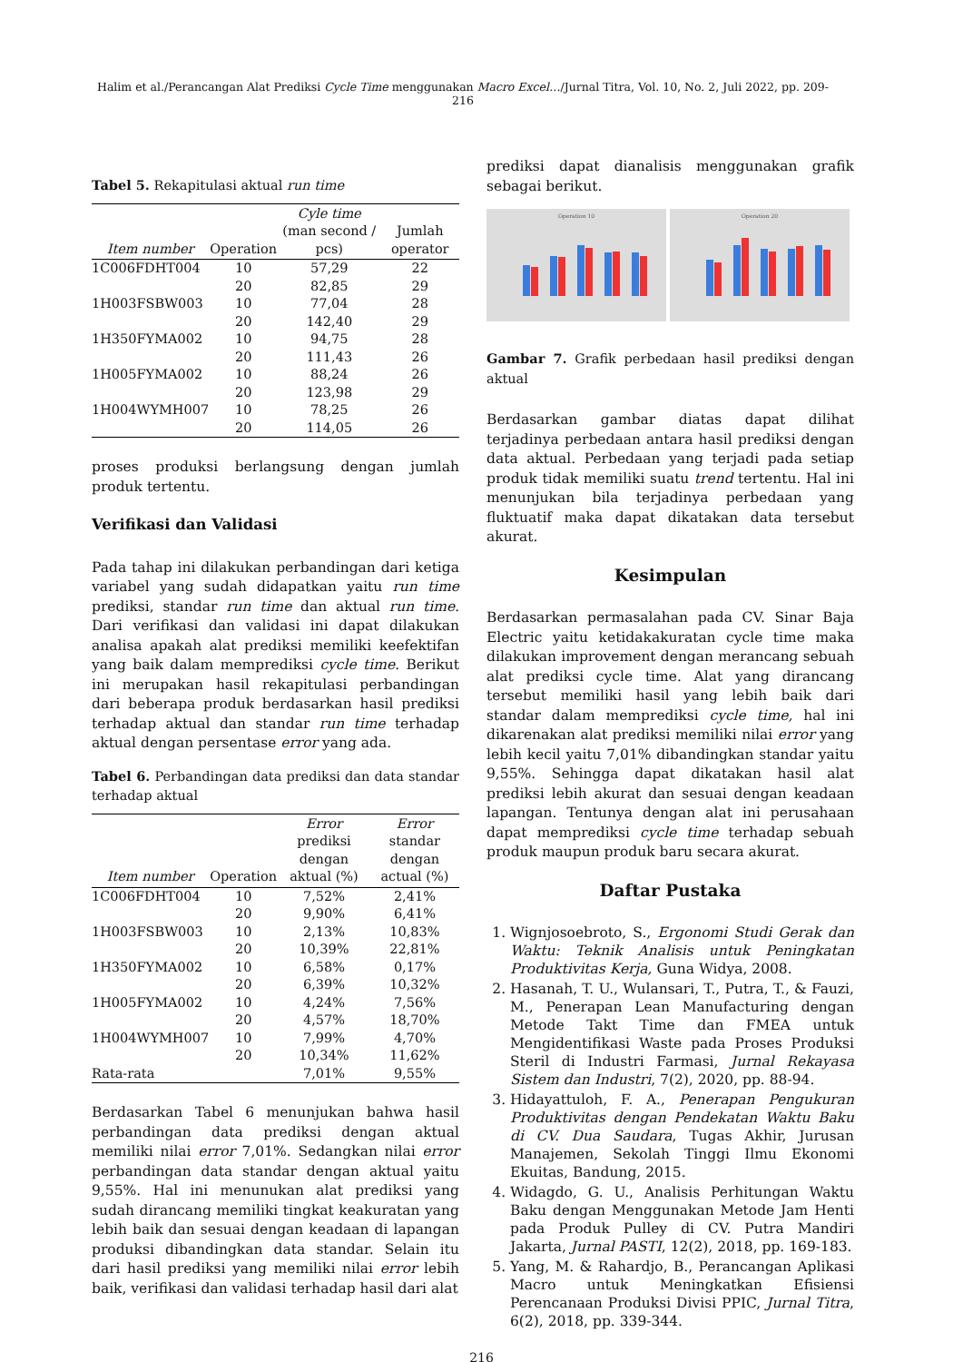Halim et al./Perancangan Alat Prediksi Cycle Time menggunakan Macro Excel…/Jurnal Titra, Vol. 10, No. 2, Juli 2022, pp. 209-216
Tabel 5. Rekapitulasi aktual run time
| Item number | Operation | Cyle time (man second / pcs) | Jumlah operator |
| --- | --- | --- | --- |
| 1C006FDHT004 | 10 | 57,29 | 22 |
| | 20 | 82,85 | 29 |
| 1H003FSBW003 | 10 | 77,04 | 28 |
| | 20 | 142,40 | 29 |
| 1H350FYMA002 | 10 | 94,75 | 28 |
| | 20 | 111,43 | 26 |
| 1H005FYMA002 | 10 | 88,24 | 26 |
| | 20 | 123,98 | 29 |
| 1H004WYMH007 | 10 | 78,25 | 26 |
| | 20 | 114,05 | 26 |
proses produksi berlangsung dengan jumlah produk tertentu.
Verifikasi dan Validasi
Pada tahap ini dilakukan perbandingan dari ketiga variabel yang sudah didapatkan yaitu run time prediksi, standar run time dan aktual run time. Dari verifikasi dan validasi ini dapat dilakukan analisa apakah alat prediksi memiliki keefektifan yang baik dalam memprediksi cycle time. Berikut ini merupakan hasil rekapitulasi perbandingan dari beberapa produk berdasarkan hasil prediksi terhadap aktual dan standar run time terhadap aktual dengan persentase error yang ada.
Tabel 6. Perbandingan data prediksi dan data standar terhadap aktual
| Item number | Operation | Error prediksi dengan aktual (%) | Error standar dengan actual (%) |
| --- | --- | --- | --- |
| 1C006FDHT004 | 10 | 7,52% | 2,41% |
| | 20 | 9,90% | 6,41% |
| 1H003FSBW003 | 10 | 2,13% | 10,83% |
| | 20 | 10,39% | 22,81% |
| 1H350FYMA002 | 10 | 6,58% | 0,17% |
| | 20 | 6,39% | 10,32% |
| 1H005FYMA002 | 10 | 4,24% | 7,56% |
| | 20 | 4,57% | 18,70% |
| 1H004WYMH007 | 10 | 7,99% | 4,70% |
| | 20 | 10,34% | 11,62% |
| Rata-rata | | 7,01% | 9,55% |
Berdasarkan Tabel 6 menunjukan bahwa hasil perbandingan data prediksi dengan aktual memiliki nilai error 7,01%. Sedangkan nilai error perbandingan data standar dengan aktual yaitu 9,55%. Hal ini menunukan alat prediksi yang sudah dirancang memiliki tingkat keakuratan yang lebih baik dan sesuai dengan keadaan di lapangan produksi dibandingkan data standar. Selain itu dari hasil prediksi yang memiliki nilai error lebih baik, verifikasi dan validasi terhadap hasil dari alat
prediksi dapat dianalisis menggunakan grafik sebagai berikut.
Operation 10
Operation 20
Gambar 7. Grafik perbedaan hasil prediksi dengan aktual
Berdasarkan gambar diatas dapat dilihat terjadinya perbedaan antara hasil prediksi dengan data aktual. Perbedaan yang terjadi pada setiap produk tidak memiliki suatu trend tertentu. Hal ini menunjukan bila terjadinya perbedaan yang fluktuatif maka dapat dikatakan data tersebut akurat.
Kesimpulan
Berdasarkan permasalahan pada CV. Sinar Baja Electric yaitu ketidakakuratan cycle time maka dilakukan improvement dengan merancang sebuah alat prediksi cycle time. Alat yang dirancang tersebut memiliki hasil yang lebih baik dari standar dalam memprediksi cycle time, hal ini dikarenakan alat prediksi memiliki nilai error yang lebih kecil yaitu 7,01% dibandingkan standar yaitu 9,55%. Sehingga dapat dikatakan hasil alat prediksi lebih akurat dan sesuai dengan keadaan lapangan. Tentunya dengan alat ini perusahaan dapat memprediksi cycle time terhadap sebuah produk maupun produk baru secara akurat.
Daftar Pustaka
1. Wignjosoebroto, S., Ergonomi Studi Gerak dan Waktu: Teknik Analisis untuk Peningkatan Produktivitas Kerja, Guna Widya, 2008.
2. Hasanah, T. U., Wulansari, T., Putra, T., & Fauzi, M., Penerapan Lean Manufacturing dengan Metode Takt Time dan FMEA untuk Mengidentifikasi Waste pada Proses Produksi Steril di Industri Farmasi, Jurnal Rekayasa Sistem dan Industri, 7(2), 2020, pp. 88-94.
3. Hidayattuloh, F. A., Penerapan Pengukuran Produktivitas dengan Pendekatan Waktu Baku di CV. Dua Saudara, Tugas Akhir, Jurusan Manajemen, Sekolah Tinggi Ilmu Ekonomi Ekuitas, Bandung, 2015.
4. Widagdo, G. U., Analisis Perhitungan Waktu Baku dengan Menggunakan Metode Jam Henti pada Produk Pulley di CV. Putra Mandiri Jakarta, Jurnal PASTI, 12(2), 2018, pp. 169-183.
5. Yang, M. & Rahardjo, B., Perancangan Aplikasi Macro untuk Meningkatkan Efisiensi Perencanaan Produksi Divisi PPIC, Jurnal Titra, 6(2), 2018, pp. 339-344.
216